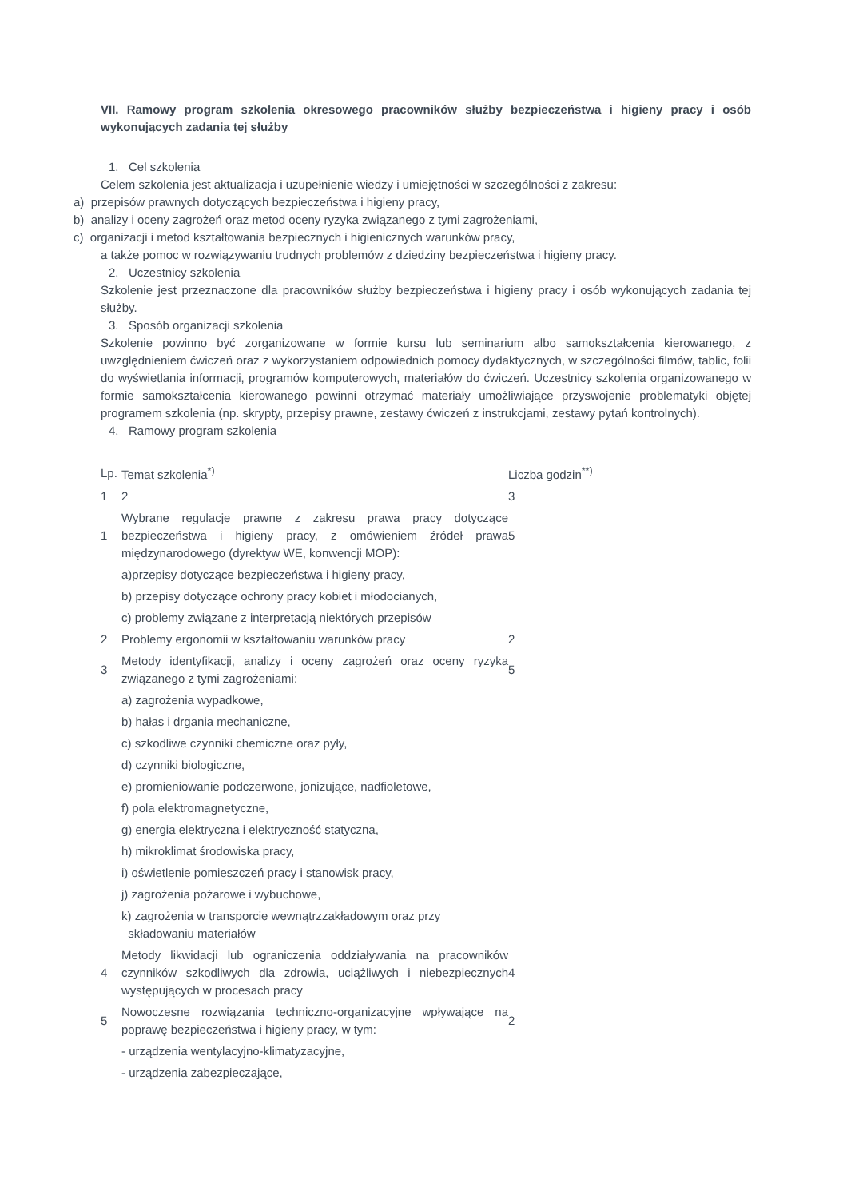VII. Ramowy program szkolenia okresowego pracowników służby bezpieczeństwa i higieny pracy i osób wykonujących zadania tej służby
1. Cel szkolenia
Celem szkolenia jest aktualizacja i uzupełnienie wiedzy i umiejętności w szczególności z zakresu:
a) przepisów prawnych dotyczących bezpieczeństwa i higieny pracy,
b) analizy i oceny zagrożeń oraz metod oceny ryzyka związanego z tymi zagrożeniami,
c) organizacji i metod kształtowania bezpiecznych i higienicznych warunków pracy,
a także pomoc w rozwiązywaniu trudnych problemów z dziedziny bezpieczeństwa i higieny pracy.
2. Uczestnicy szkolenia
Szkolenie jest przeznaczone dla pracowników służby bezpieczeństwa i higieny pracy i osób wykonujących zadania tej służby.
3. Sposób organizacji szkolenia
Szkolenie powinno być zorganizowane w formie kursu lub seminarium albo samokształcenia kierowanego, z uwzględnieniem ćwiczeń oraz z wykorzystaniem odpowiednich pomocy dydaktycznych, w szczególności filmów, tablic, folii do wyświetlania informacji, programów komputerowych, materiałów do ćwiczeń. Uczestnicy szkolenia organizowanego w formie samokształcenia kierowanego powinni otrzymać materiały umożliwiające przyswojenie problematyki objętej programem szkolenia (np. skrypty, przepisy prawne, zestawy ćwiczeń z instrukcjami, zestawy pytań kontrolnych).
4. Ramowy program szkolenia
| Lp. | Temat szkolenia<sup>*)</sup> | Liczba godzin<sup>**)</sup> |
| 1 | 2 | 3 |
| 1 | Wybrane regulacje prawne z zakresu prawa pracy dotyczące bezpieczeństwa i higieny pracy, z omówieniem źródeł prawa międzynarodowego (dyrektyw WE, konwencji MOP): | 5 |
| | a)przepisy dotyczące bezpieczeństwa i higieny pracy, | |
| | b) przepisy dotyczące ochrony pracy kobiet i młodocianych, | |
| | c) problemy związane z interpretacją niektórych przepisów | |
| 2 | Problemy ergonomii w kształtowaniu warunków pracy | 2 |
| 3 | Metody identyfikacji, analizy i oceny zagrożeń oraz oceny ryzyka związanego z tymi zagrożeniami: | 5 |
| | a) zagrożenia wypadkowe, | |
| | b) hałas i drgania mechaniczne, | |
| | c) szkodliwe czynniki chemiczne oraz pyły, | |
| | d) czynniki biologiczne, | |
| | e) promieniowanie podczerwone, jonizujące, nadfioletowe, | |
| | f) pola elektromagnetyczne, | |
| | g) energia elektryczna i elektryczność statyczna, | |
| | h) mikroklimat środowiska pracy, | |
| | i) oświetlenie pomieszczeń pracy i stanowisk pracy, | |
| | j) zagrożenia pożarowe i wybuchowe, | |
| | k) zagrożenia w transporcie wewnątrzzakładowym oraz przy składowaniu materiałów | |
| 4 | Metody likwidacji lub ograniczenia oddziaływania na pracowników czynników szkodliwych dla zdrowia, uciążliwych i niebezpiecznych występujących w procesach pracy | 4 |
| 5 | Nowoczesne rozwiązania techniczno-organizacyjne wpływające na poprawę bezpieczeństwa i higieny pracy, w tym: | 2 |
| | - urządzenia wentylacyjno-klimatyzacyjne, | |
| | - urządzenia zabezpieczające, | |